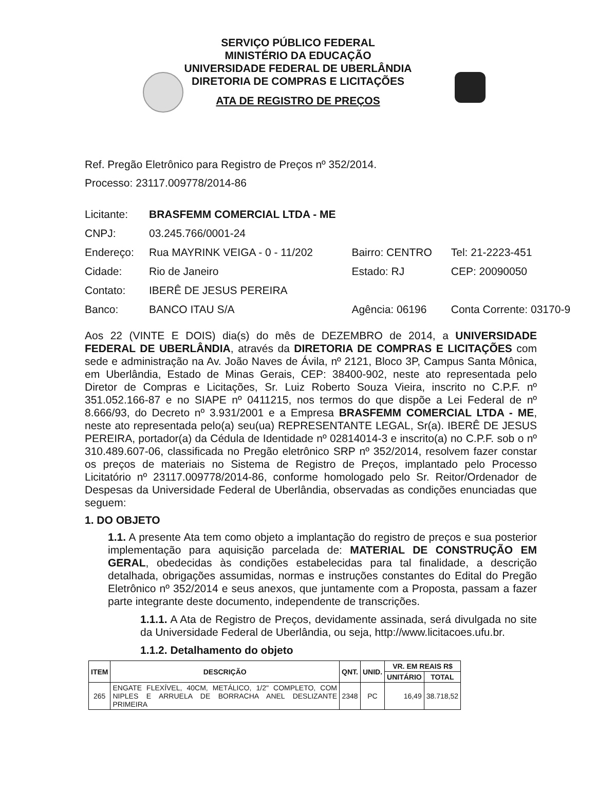SERVIÇO PÚBLICO FEDERAL
MINISTÉRIO DA EDUCAÇÃO
UNIVERSIDADE FEDERAL DE UBERLÂNDIA
DIRETORIA DE COMPRAS E LICITAÇÕES
ATA DE REGISTRO DE PREÇOS
Ref. Pregão Eletrônico para Registro de Preços nº 352/2014.
Processo: 23117.009778/2014-86
| Licitante: | BRASFEMM COMERCIAL LTDA - ME | | |
| CNPJ: | 03.245.766/0001-24 | | |
| Endereço: | Rua MAYRINK VEIGA - 0 - 11/202 | Bairro: CENTRO | Tel: 21-2223-451 |
| Cidade: | Rio de Janeiro | Estado: RJ | CEP: 20090050 |
| Contato: | IBERÊ DE JESUS PEREIRA | | |
| Banco: | BANCO ITAU S/A | Agência: 06196 | Conta Corrente: 03170-9 |
Aos 22 (VINTE E DOIS) dia(s) do mês de DEZEMBRO de 2014, a UNIVERSIDADE FEDERAL DE UBERLÂNDIA, através da DIRETORIA DE COMPRAS E LICITAÇÕES com sede e administração na Av. João Naves de Ávila, nº 2121, Bloco 3P, Campus Santa Mônica, em Uberlândia, Estado de Minas Gerais, CEP: 38400-902, neste ato representada pelo Diretor de Compras e Licitações, Sr. Luiz Roberto Souza Vieira, inscrito no C.P.F. nº 351.052.166-87 e no SIAPE nº 0411215, nos termos do que dispõe a Lei Federal de nº 8.666/93, do Decreto nº 3.931/2001 e a Empresa BRASFEMM COMERCIAL LTDA - ME, neste ato representada pelo(a) seu(ua) REPRESENTANTE LEGAL, Sr(a). IBERÊ DE JESUS PEREIRA, portador(a) da Cédula de Identidade nº 02814014-3 e inscrito(a) no C.P.F. sob o nº 310.489.607-06, classificada no Pregão eletrônico SRP nº 352/2014, resolvem fazer constar os preços de materiais no Sistema de Registro de Preços, implantado pelo Processo Licitatório nº 23117.009778/2014-86, conforme homologado pelo Sr. Reitor/Ordenador de Despesas da Universidade Federal de Uberlândia, observadas as condições enunciadas que seguem:
1. DO OBJETO
1.1. A presente Ata tem como objeto a implantação do registro de preços e sua posterior implementação para aquisição parcelada de: MATERIAL DE CONSTRUÇÃO EM GERAL, obedecidas às condições estabelecidas para tal finalidade, a descrição detalhada, obrigações assumidas, normas e instruções constantes do Edital do Pregão Eletrônico nº 352/2014 e seus anexos, que juntamente com a Proposta, passam a fazer parte integrante deste documento, independente de transcrições.
1.1.1. A Ata de Registro de Preços, devidamente assinada, será divulgada no site da Universidade Federal de Uberlândia, ou seja, http://www.licitacoes.ufu.br.
1.1.2. Detalhamento do objeto
| ITEM | DESCRIÇÃO | QNT. | UNID. | VR. EM REAIS R$ | |
| --- | --- | --- | --- | --- | --- |
| | | | | UNITÁRIO | TOTAL |
| 265 | ENGATE FLEXÍVEL, 40CM, METÁLICO, 1/2" COMPLETO, COM NIPLES E ARRUELA DE BORRACHA ANEL DESLIZANTE PRIMEIRA | 2348 | PC | 16,49 | 38.718,52 |